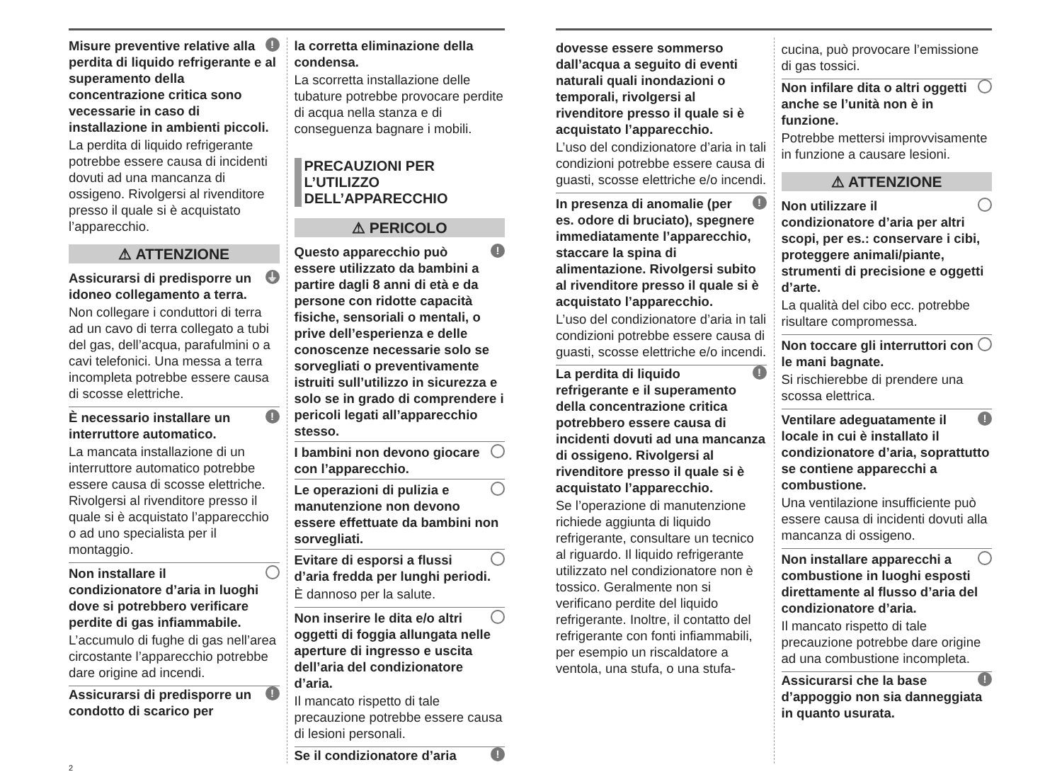!
Misure preventive relative alla perdita di liquido refrigerante e al superamento della concentrazione critica sono vecessarie in caso di installazione in ambienti piccoli.
La perdita di liquido refrigerante potrebbe essere causa di incidenti dovuti ad una mancanza di ossigeno. Rivolgersi al rivenditore presso il quale si è acquistato l’apparecchio.
⚠ ATTENZIONE
⏚
Assicurarsi di predisporre un idoneo collegamento a terra.
Non collegare i conduttori di terra ad un cavo di terra collegato a tubi del gas, dell’acqua, parafulmini o a cavi telefonici. Una messa a terra incompleta potrebbe essere causa di scosse elettriche.
!
È necessario installare un interruttore automatico.
La mancata installazione di un interruttore automatico potrebbe essere causa di scosse elettriche. Rivolgersi al rivenditore presso il quale si è acquistato l’apparecchio o ad uno specialista per il montaggio.
Non installare il condizionatore d’aria in luoghi dove si potrebbero verificare perdite di gas infiammabile.
L’accumulo di fughe di gas nell’area circostante l’apparecchio potrebbe dare origine ad incendi.
!
Assicurarsi di predisporre un condotto di scarico per
la corretta eliminazione della condensa.
La scorretta installazione delle tubature potrebbe provocare perdite di acqua nella stanza e di conseguenza bagnare i mobili.
PRECAUZIONI PER L’UTILIZZO DELL’APPARECCHIO
⚠ PERICOLO
!
Questo apparecchio può essere utilizzato da bambini a partire dagli 8 anni di età e da persone con ridotte capacità fisiche, sensoriali o mentali, o prive dell’esperienza e delle conoscenze necessarie solo se sorvegliati o preventivamente istruiti sull’utilizzo in sicurezza e solo se in grado di comprendere i pericoli legati all’apparecchio stesso.
I bambini non devono giocare con l’apparecchio.
Le operazioni di pulizia e manutenzione non devono essere effettuate da bambini non sorvegliati.
Evitare di esporsi a flussi d’aria fredda per lunghi periodi.
È dannoso per la salute.
Non inserire le dita e/o altri oggetti di foggia allungata nelle aperture di ingresso e uscita dell’aria del condizionatore d’aria.
Il mancato rispetto di tale precauzione potrebbe essere causa di lesioni personali.
!
Se il condizionatore d’aria
dovesse essere sommerso dall’acqua a seguito di eventi naturali quali inondazioni o temporali, rivolgersi al rivenditore presso il quale si è acquistato l’apparecchio.
L’uso del condizionatore d’aria in tali condizioni potrebbe essere causa di guasti, scosse elettriche e/o incendi.
!
In presenza di anomalie (per es. odore di bruciato), spegnere immediatamente l’apparecchio, staccare la spina di alimentazione. Rivolgersi subito al rivenditore presso il quale si è acquistato l’apparecchio.
L’uso del condizionatore d’aria in tali condizioni potrebbe essere causa di guasti, scosse elettriche e/o incendi.
!
La perdita di liquido refrigerante e il superamento della concentrazione critica potrebbero essere causa di incidenti dovuti ad una mancanza di ossigeno. Rivolgersi al rivenditore presso il quale si è acquistato l’apparecchio.
Se l’operazione di manutenzione richiede aggiunta di liquido refrigerante, consultare un tecnico al riguardo. Il liquido refrigerante utilizzato nel condizionatore non è tossico. Geralmente non si verificano perdite del liquido refrigerante. Inoltre, il contatto del refrigerante con fonti infiammabili, per esempio un riscaldatore a ventola, una stufa, o una stufa-
cucina, può provocare l’emissione di gas tossici.
Non infilare dita o altri oggetti anche se l’unità non è in funzione.
Potrebbe mettersi improvvisamente in funzione a causare lesioni.
⚠ ATTENZIONE
Non utilizzare il condizionatore d’aria per altri scopi, per es.: conservare i cibi, proteggere animali/piante, strumenti di precisione e oggetti d’arte.
La qualità del cibo ecc. potrebbe risultare compromessa.
Non toccare gli interruttori con le mani bagnate.
Si rischierebbe di prendere una scossa elettrica.
!
Ventilare adeguatamente il locale in cui è installato il condizionatore d’aria, soprattutto se contiene apparecchi a combustione.
Una ventilazione insufficiente può essere causa di incidenti dovuti alla mancanza di ossigeno.
Non installare apparecchi a combustione in luoghi esposti direttamente al flusso d’aria del condizionatore d’aria.
Il mancato rispetto di tale precauzione potrebbe dare origine ad una combustione incompleta.
!
Assicurarsi che la base d’appoggio non sia danneggiata in quanto usurata.
2